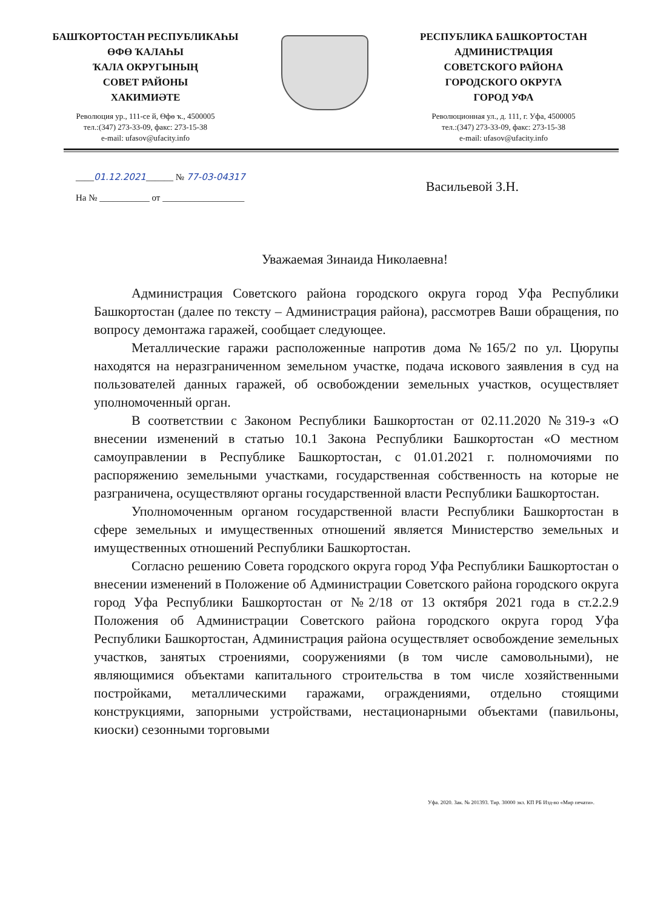БАШҠОРТОСТАН РЕСПУБЛИКАҺЫ
ӨФӨ ҠАЛАҺЫ
ҠАЛА ОКРУГЫНЫҢ
СОВЕТ РАЙОНЫ
ХАКИМИӘТЕ
Революция ур., 111-се й, Өфө ҡ., 4500005
тел.:(347) 273-33-09, факс: 273-15-38
e-mail: ufasov@ufacity.info
РЕСПУБЛИКА БАШКОРТОСТАН
АДМИНИСТРАЦИЯ
СОВЕТСКОГО РАЙОНА
ГОРОДСКОГО ОКРУГА
ГОРОД УФА
Революционная ул., д. 111, г. Уфа, 4500005
тел.:(347) 273-33-09, факс: 273-15-38
e-mail: ufasov@ufacity.info
____01.12.2021______ № 77-03-04317
На № ___________ от __________________
Васильевой З.Н.
Уважаемая Зинаида Николаевна!
Администрация Советского района городского округа город Уфа Республики Башкортостан (далее по тексту – Администрация района), рассмотрев Ваши обращения, по вопросу демонтажа гаражей, сообщает следующее.
Металлические гаражи расположенные напротив дома №165/2 по ул. Цюрупы находятся на неразграниченном земельном участке, подача искового заявления в суд на пользователей данных гаражей, об освобождении земельных участков, осуществляет уполномоченный орган.
В соответствии с Законом Республики Башкортостан от 02.11.2020 №319-з «О внесении изменений в статью 10.1 Закона Республики Башкортостан «О местном самоуправлении в Республике Башкортостан, с 01.01.2021 г. полномочиями по распоряжению земельными участками, государственная собственность на которые не разграничена, осуществляют органы государственной власти Республики Башкортостан.
Уполномоченным органом государственной власти Республики Башкортостан в сфере земельных и имущественных отношений является Министерство земельных и имущественных отношений Республики Башкортостан.
Согласно решению Совета городского округа город Уфа Республики Башкортостан о внесении изменений в Положение об Администрации Советского района городского округа город Уфа Республики Башкортостан от №2/18 от 13 октября 2021 года в ст.2.2.9 Положения об Администрации Советского района городского округа город Уфа Республики Башкортостан, Администрация района осуществляет освобождение земельных участков, занятых строениями, сооружениями (в том числе самовольными), не являющимися объектами капитального строительства в том числе хозяйственными постройками, металлическими гаражами, ограждениями, отдельно стоящими конструкциями, запорными устройствами, нестационарными объектами (павильоны, киоски) сезонными торговыми
Уфа. 2020. Зак. № 201393. Тир. 30000 экз. КП РБ Изд-во «Мир печати».